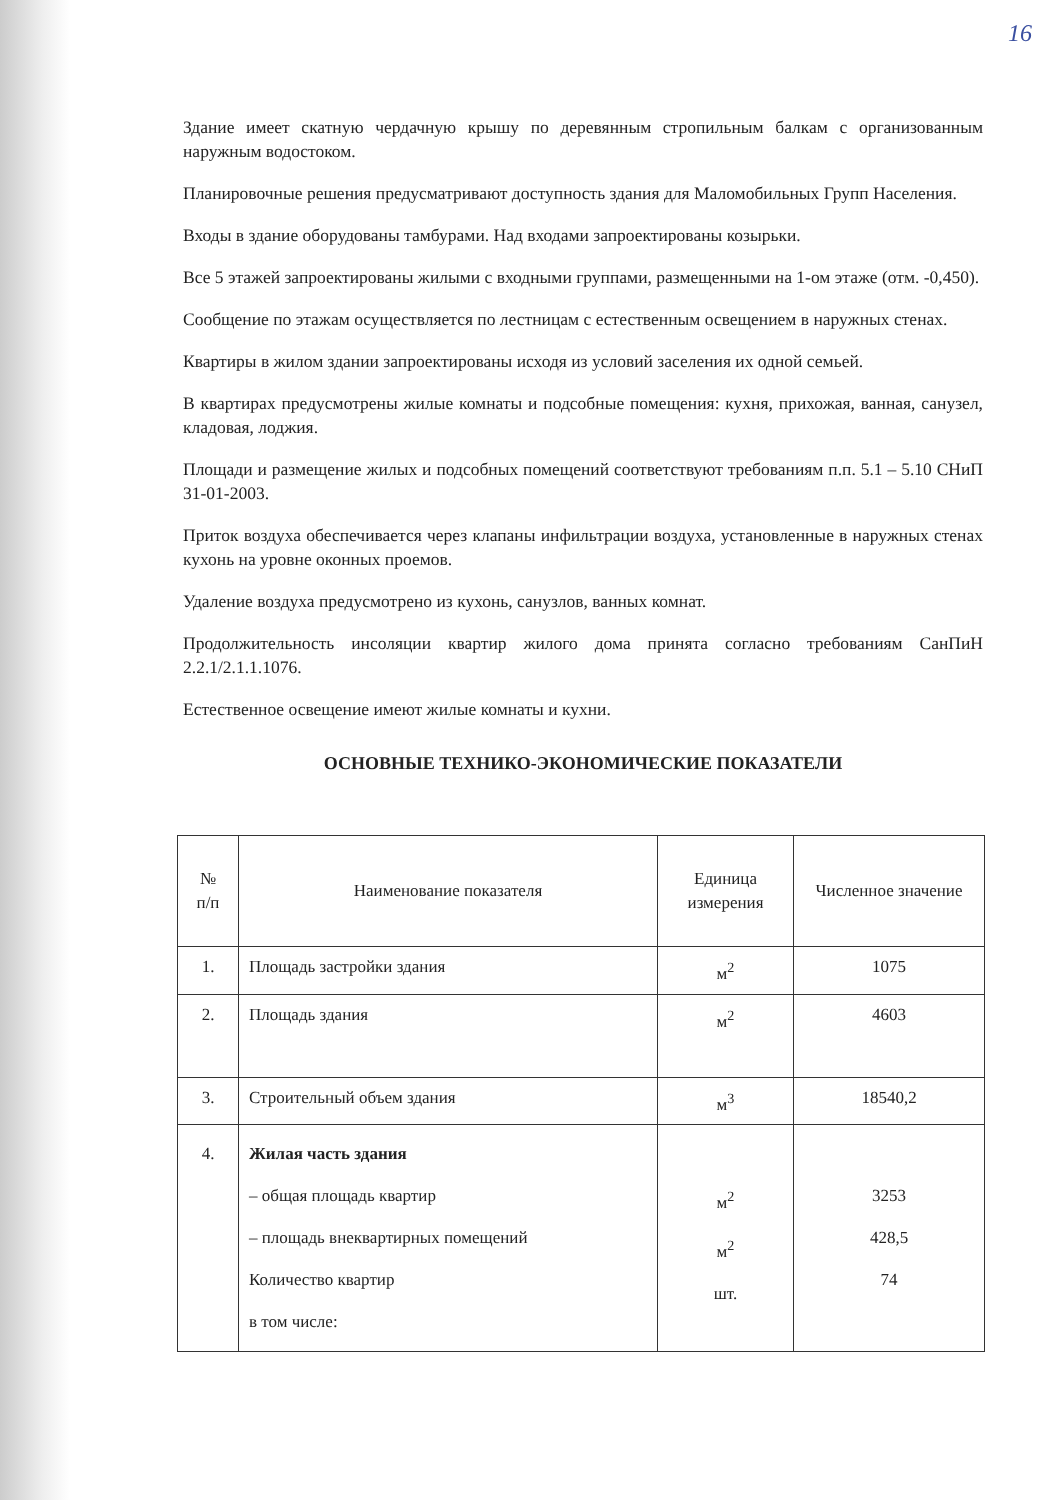16
Здание имеет скатную чердачную крышу по деревянным стропильным балкам с организованным наружным водостоком.
Планировочные решения предусматривают доступность здания для Маломобильных Групп Населения.
Входы в здание оборудованы тамбурами. Над входами запроектированы козырьки.
Все 5 этажей запроектированы жилыми с входными группами, размещенными на 1-ом этаже (отм. -0,450).
Сообщение по этажам осуществляется по лестницам с естественным освещением в наружных стенах.
Квартиры в жилом здании запроектированы исходя из условий заселения их одной семьей.
В квартирах предусмотрены жилые комнаты и подсобные помещения: кухня, прихожая, ванная, санузел, кладовая, лоджия.
Площади и размещение жилых и подсобных помещений соответствуют требованиям п.п. 5.1 – 5.10 СНиП 31-01-2003.
Приток воздуха обеспечивается через клапаны инфильтрации воздуха, установленные в наружных стенах кухонь на уровне оконных проемов.
Удаление воздуха предусмотрено из кухонь, санузлов, ванных комнат.
Продолжительность инсоляции квартир жилого дома принята согласно требованиям СанПиН 2.2.1/2.1.1.1076.
Естественное освещение имеют жилые комнаты и кухни.
ОСНОВНЫЕ ТЕХНИКО-ЭКОНОМИЧЕСКИЕ ПОКАЗАТЕЛИ
| № п/п | Наименование показателя | Единица измерения | Численное значение |
| 1. | Площадь застройки здания | м<sup>2</sup> | 1075 |
| 2. | Площадь здания | м<sup>2</sup> | 4603 |
| 3. | Строительный объем здания | м<sup>3</sup> | 18540,2 |
| 4. | Жилая часть здания – общая площадь квартир – площадь внеквартирных помещений Количество квартир в том числе: | м<sup>2</sup> м<sup>2</sup> шт. | 3253 428,5 74 |